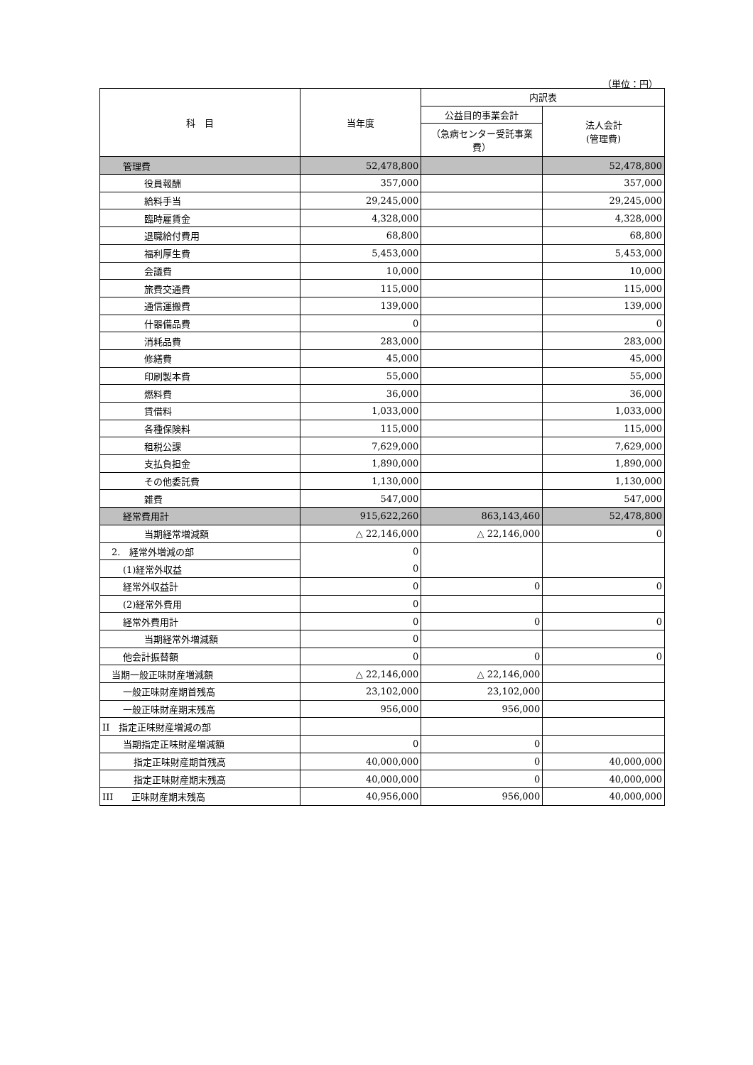（単位：円）
| 科 目 | 当年度 | 内訳表 | |
| --- | --- | --- | --- |
| | | 公益目的事業会計 | 法人会計 (管理費) |
| | | （急病センター受託事業費） | |
| 管理費 | 52,478,800 | | 52,478,800 |
| 役員報酬 | 357,000 | | 357,000 |
| 給料手当 | 29,245,000 | | 29,245,000 |
| 臨時雇賃金 | 4,328,000 | | 4,328,000 |
| 退職給付費用 | 68,800 | | 68,800 |
| 福利厚生費 | 5,453,000 | | 5,453,000 |
| 会議費 | 10,000 | | 10,000 |
| 旅費交通費 | 115,000 | | 115,000 |
| 通信運搬費 | 139,000 | | 139,000 |
| 什器備品費 | 0 | | 0 |
| 消耗品費 | 283,000 | | 283,000 |
| 修繕費 | 45,000 | | 45,000 |
| 印刷製本費 | 55,000 | | 55,000 |
| 燃料費 | 36,000 | | 36,000 |
| 賃借料 | 1,033,000 | | 1,033,000 |
| 各種保険料 | 115,000 | | 115,000 |
| 租税公課 | 7,629,000 | | 7,629,000 |
| 支払負担金 | 1,890,000 | | 1,890,000 |
| その他委託費 | 1,130,000 | | 1,130,000 |
| 雑費 | 547,000 | | 547,000 |
| 経常費用計 | 915,622,260 | 863,143,460 | 52,478,800 |
| 当期経常増減額 | △ 22,146,000 | △ 22,146,000 | 0 |
| 2. 経常外増減の部 | 0 | | |
| (1)経常外収益 | 0 | | |
| 経常外収益計 | 0 | 0 | 0 |
| (2)経常外費用 | 0 | | |
| 経常外費用計 | 0 | 0 | 0 |
| 当期経常外増減額 | 0 | | |
| 他会計振替額 | 0 | 0 | 0 |
| 当期一般正味財産増減額 | △ 22,146,000 | △ 22,146,000 | |
| 一般正味財産期首残高 | 23,102,000 | 23,102,000 | |
| 一般正味財産期末残高 | 956,000 | 956,000 | |
| II 指定正味財産増減の部 | | | |
| 当期指定正味財産増減額 | 0 | 0 | |
| 指定正味財産期首残高 | 40,000,000 | 0 | 40,000,000 |
| 指定正味財産期末残高 | 40,000,000 | 0 | 40,000,000 |
| III 正味財産期末残高 | 40,956,000 | 956,000 | 40,000,000 |